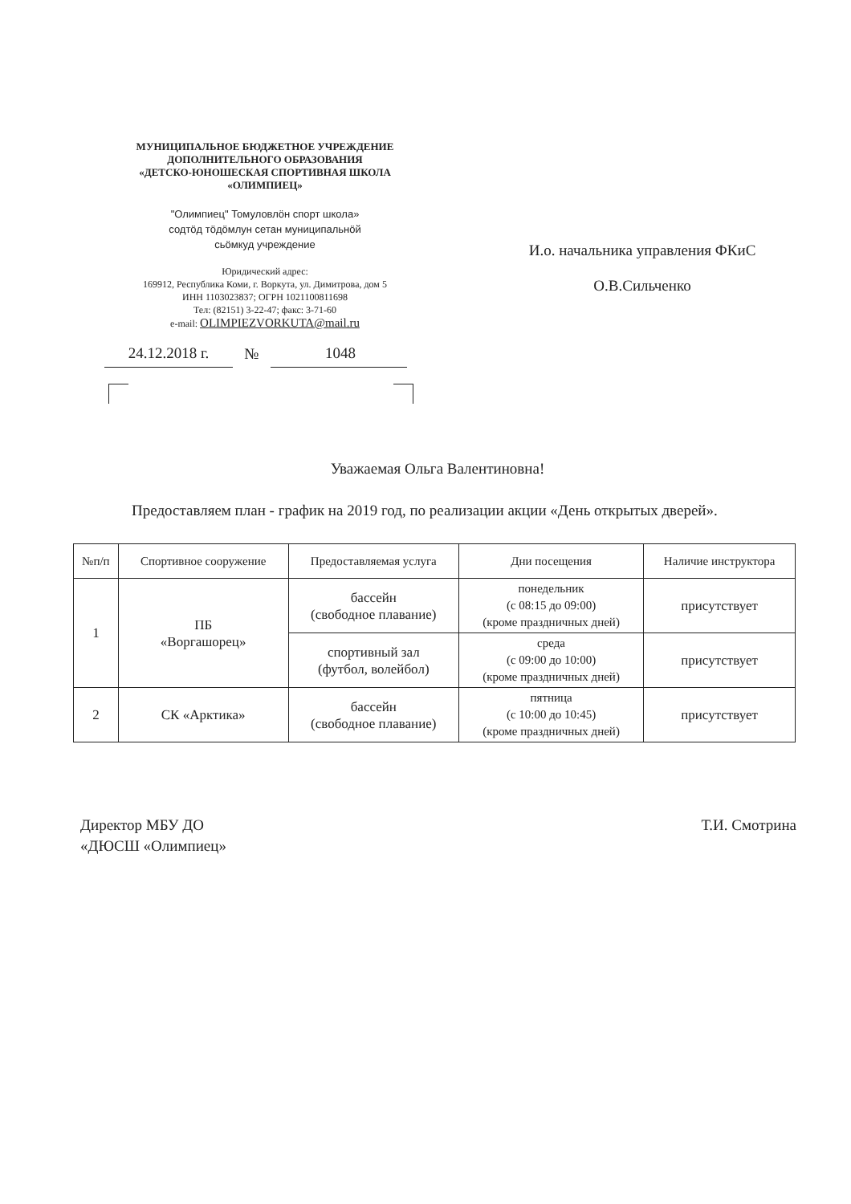МУНИЦИПАЛЬНОЕ БЮДЖЕТНОЕ УЧРЕЖДЕНИЕ
ДОПОЛНИТЕЛЬНОГО ОБРАЗОВАНИЯ
«ДЕТСКО-ЮНОШЕСКАЯ СПОРТИВНАЯ ШКОЛА
«ОЛИМПИЕЦ»
"Олимпиец" Томуловлöн спорт школа»
содтöд тöдöмлун сетан муниципальнöй
сьöмкуд учреждение
Юридический адрес:
169912, Республика Коми, г. Воркута, ул. Димитрова, дом 5
ИНН 1103023837; ОГРН 1021100811698
Тел: (82151) 3-22-47; факс: 3-71-60
e-mail: OLIMPIEZVORKUTA@mail.ru
24.12.2018 г. № 1048
И.о. начальника управления ФКиС
О.В.Сильченко
Уважаемая Ольга Валентиновна!
Предоставляем план - график на 2019 год, по реализации акции «День открытых дверей».
| №п/п | Спортивное сооружение | Предоставляемая услуга | Дни посещения | Наличие инструктора |
| --- | --- | --- | --- | --- |
| 1 | ПБ «Воргашорец» | бассейн (свободное плавание) | понедельник (с 08:15 до 09:00) (кроме праздничных дней) | присутствует |
| | | спортивный зал (футбол, волейбол) | среда (с 09:00 до 10:00) (кроме праздничных дней) | присутствует |
| 2 | СК «Арктика» | бассейн (свободное плавание) | пятница (с 10:00 до 10:45) (кроме праздничных дней) | присутствует |
Директор МБУ ДО
«ДЮСШ «Олимпиец»
Т.И. Смотрина